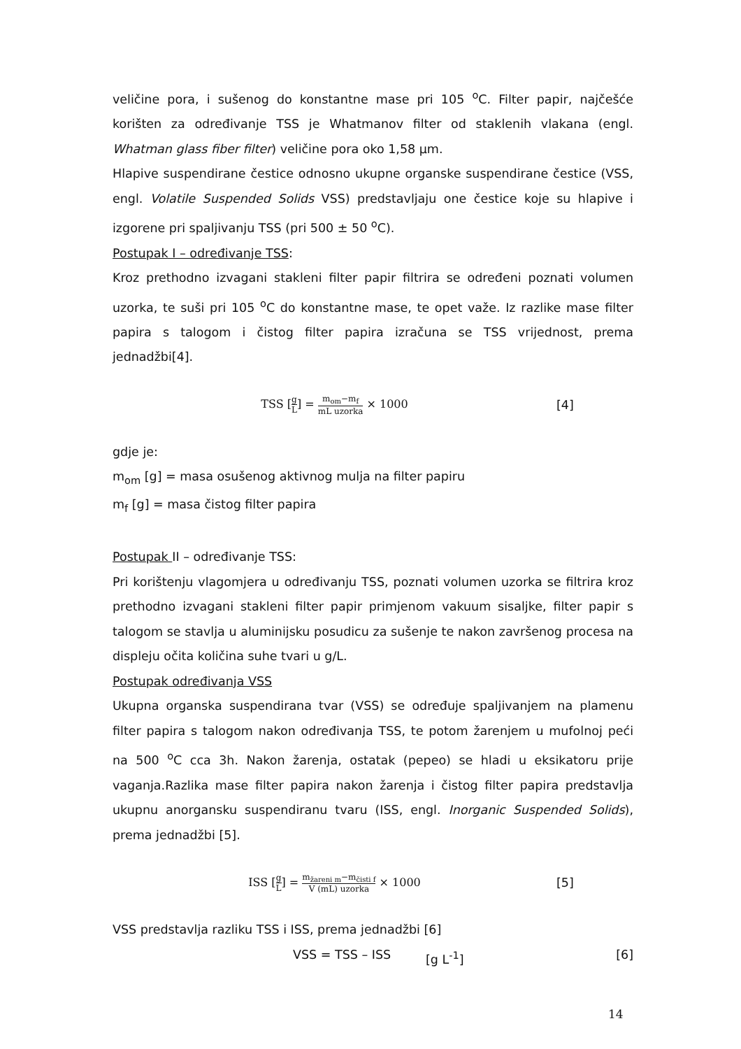veličine pora, i sušenog do konstantne mase pri 105 <sup>o</sup>C. Filter papir, najčešće korišten za određivanje TSS je Whatmanov filter od staklenih vlakana (engl. Whatman glass fiber filter) veličine pora oko 1,58 μm.
Hlapive suspendirane čestice odnosno ukupne organske suspendirane čestice (VSS, engl. Volatile Suspended Solids VSS) predstavljaju one čestice koje su hlapive i izgorene pri spaljivanju TSS (pri 500 ± 50 <sup>o</sup>C).
Postupak I – određivanje TSS:
Kroz prethodno izvagani stakleni filter papir filtrira se određeni poznati volumen uzorka, te suši pri 105 <sup>o</sup>C do konstantne mase, te opet važe. Iz razlike mase filter papira s talogom i čistog filter papira izračuna se TSS vrijednost, prema jednadžbi[4].
TSS [g L] = m<sub>om</sub>−m<sub>f</sub> mL uzorka × 1000
[4]
gdje je:
m<sub>om</sub> [g] = masa osušenog aktivnog mulja na filter papiru
m<sub>f</sub> [g] = masa čistog filter papira
Postupak II – određivanje TSS:
Pri korištenju vlagomjera u određivanju TSS, poznati volumen uzorka se filtrira kroz prethodno izvagani stakleni filter papir primjenom vakuum sisaljke, filter papir s talogom se stavlja u aluminijsku posudicu za sušenje te nakon završenog procesa na displeju očita količina suhe tvari u g/L.
Postupak određivanja VSS
Ukupna organska suspendirana tvar (VSS) se određuje spaljivanjem na plamenu filter papira s talogom nakon određivanja TSS, te potom žarenjem u mufolnoj peći na 500 <sup>o</sup>C cca 3h. Nakon žarenja, ostatak (pepeo) se hladi u eksikatoru prije vaganja.Razlika mase filter papira nakon žarenja i čistog filter papira predstavlja ukupnu anorgansku suspendiranu tvaru (ISS, engl. Inorganic Suspended Solids), prema jednadžbi [5].
ISS [g L] = m<sub>žareni m</sub>−m<sub>čisti f</sub> V (mL) uzorka × 1000
[5]
VSS predstavlja razliku TSS i ISS, prema jednadžbi [6]
VSS = TSS – ISS [g L<sup>-1</sup>] [6]
14